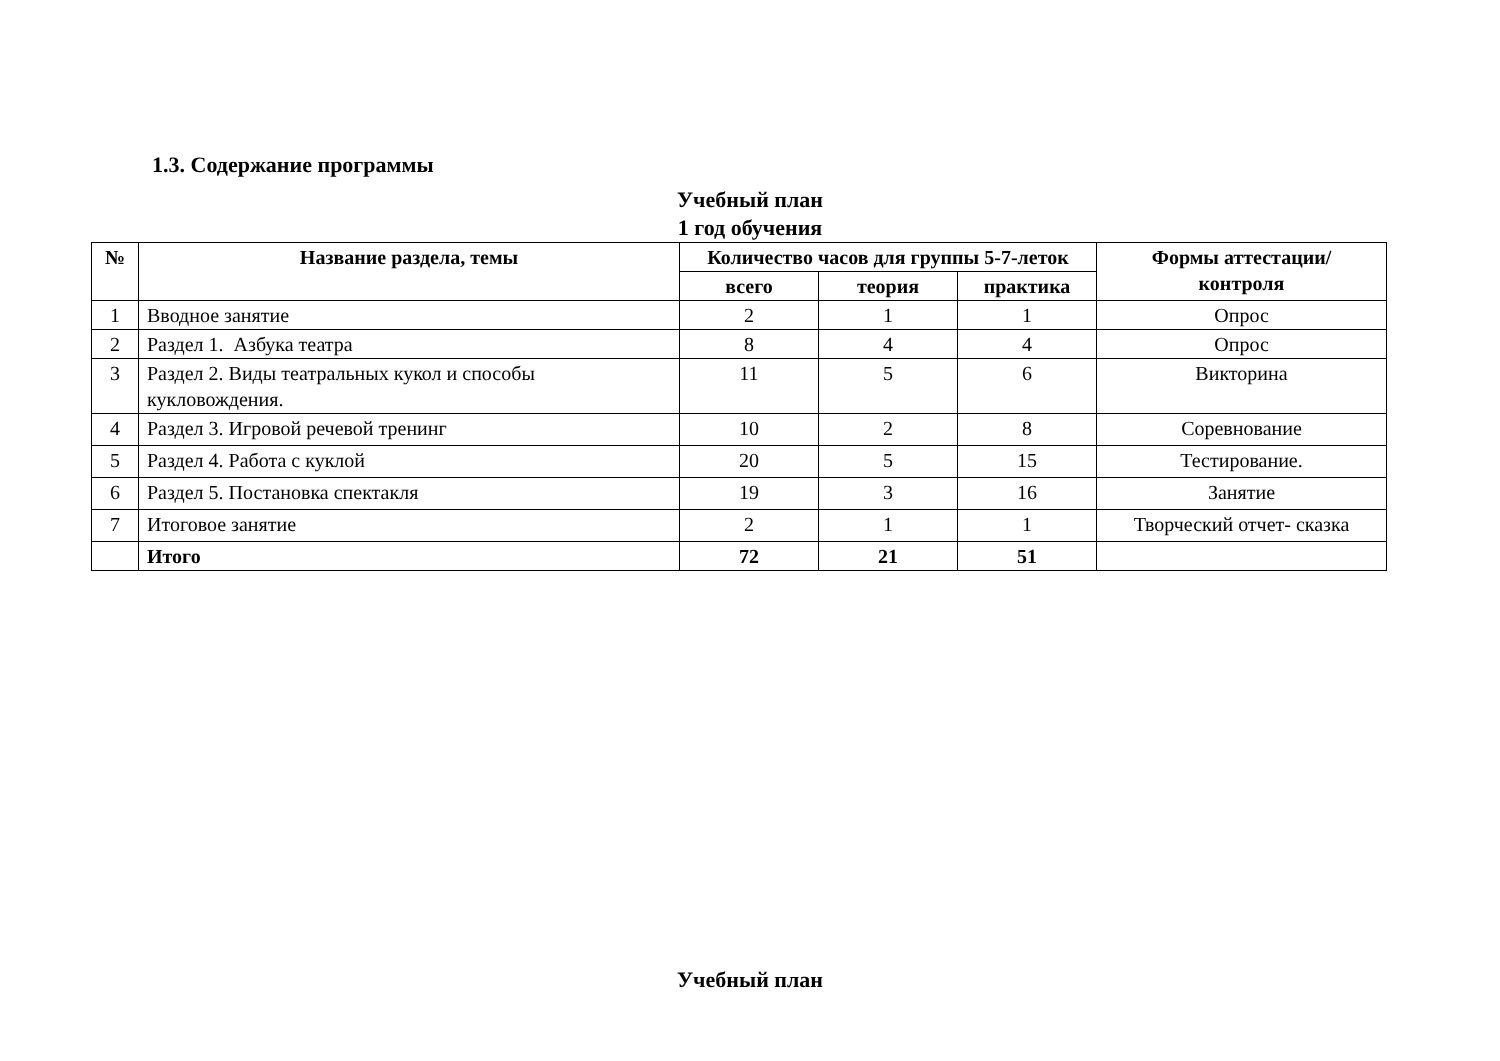1.3. Содержание программы
Учебный план
1 год обучения
| № | Название раздела, темы | Количество часов для группы 5-7-леток | | | Формы аттестации/ контроля |
| --- | --- | --- | --- | --- | --- |
| | | всего | теория | практика | |
| 1 | Вводное занятие | 2 | 1 | 1 | Опрос |
| 2 | Раздел 1. Азбука театра | 8 | 4 | 4 | Опрос |
| 3 | Раздел 2. Виды театральных кукол и способы кукловождения. | 11 | 5 | 6 | Викторина |
| 4 | Раздел 3. Игровой речевой тренинг | 10 | 2 | 8 | Соревнование |
| 5 | Раздел 4. Работа с куклой | 20 | 5 | 15 | Тестирование. |
| 6 | Раздел 5. Постановка спектакля | 19 | 3 | 16 | Занятие |
| 7 | Итоговое занятие | 2 | 1 | 1 | Творческий отчет- сказка |
| | Итого | 72 | 21 | 51 | |
Учебный план